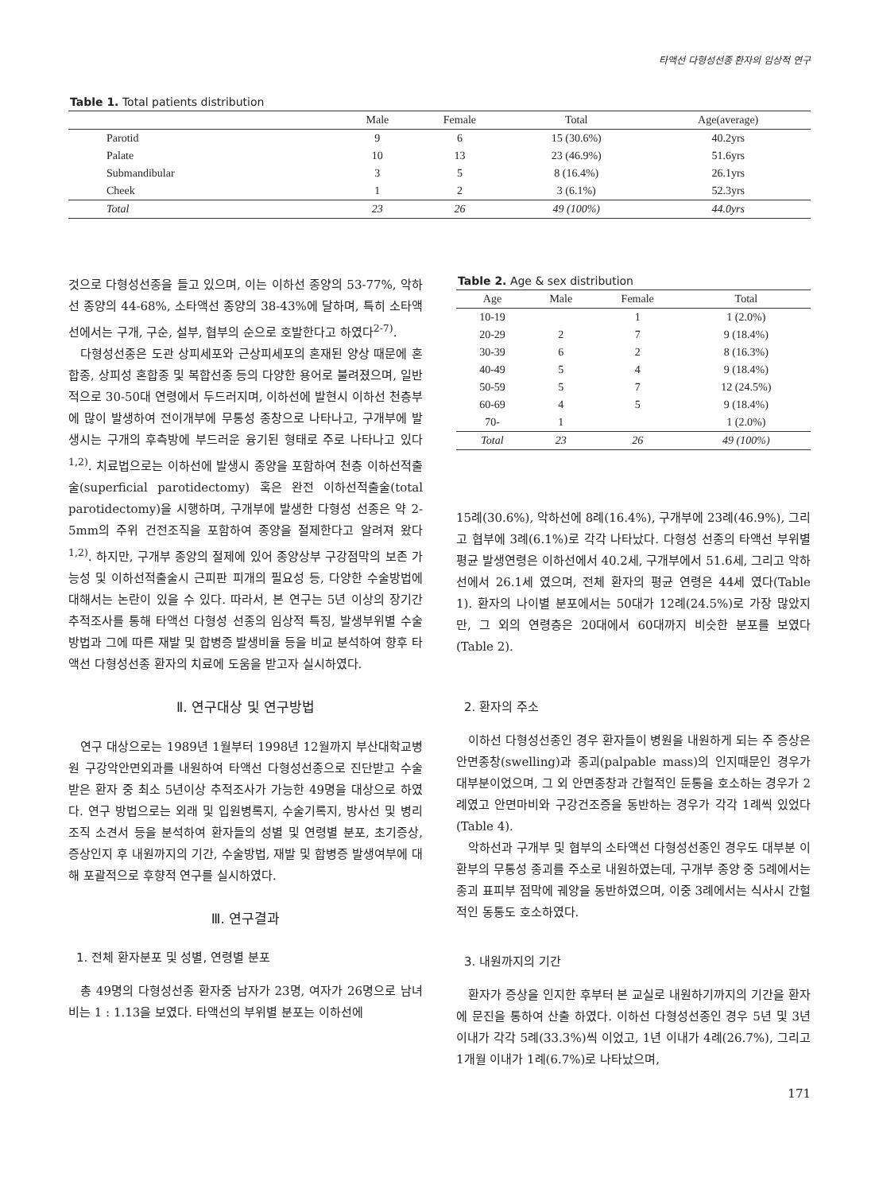타액선 다형성선종 환자의 임상적 연구
Table 1. Total patients distribution
| | Male | Female | Total | Age(average) |
| --- | --- | --- | --- | --- |
| Parotid | 9 | 6 | 15 (30.6%) | 40.2yrs |
| Palate | 10 | 13 | 23 (46.9%) | 51.6yrs |
| Submandibular | 3 | 5 | 8 (16.4%) | 26.1yrs |
| Cheek | 1 | 2 | 3 (6.1%) | 52.3yrs |
| Total | 23 | 26 | 49 (100%) | 44.0yrs |
것으로 다형성선종을 들고 있으며, 이는 이하선 종양의 53-77%, 악하선 종양의 44-68%, 소타액선 종양의 38-43%에 달하며, 특히 소타액선에서는 구개, 구순, 설부, 협부의 순으로 호발한다고 하였다<sup>2-7)</sup>.
다형성선종은 도관 상피세포와 근상피세포의 혼재된 양상 때문에 혼합종, 상피성 혼합종 및 복합선종 등의 다양한 용어로 불려졌으며, 일반적으로 30-50대 연령에서 두드러지며, 이하선에 발현시 이하선 천층부에 많이 발생하여 전이개부에 무통성 종창으로 나타나고, 구개부에 발생시는 구개의 후측방에 부드러운 융기된 형태로 주로 나타나고 있다<sup>1,2)</sup>. 치료법으로는 이하선에 발생시 종양을 포함하여 천층 이하선적출술(superficial parotidectomy) 혹은 완전 이하선적출술(total parotidectomy)을 시행하며, 구개부에 발생한 다형성 선종은 약 2-5mm의 주위 건전조직을 포함하여 종양을 절제한다고 알려져 왔다<sup>1,2)</sup>. 하지만, 구개부 종양의 절제에 있어 종양상부 구강점막의 보존 가능성 및 이하선적출술시 근피판 피개의 필요성 등, 다양한 수술방법에 대해서는 논란이 있을 수 있다. 따라서, 본 연구는 5년 이상의 장기간 추적조사를 통해 타액선 다형성 선종의 임상적 특징, 발생부위별 수술방법과 그에 따른 재발 및 합병증 발생비율 등을 비교 분석하여 향후 타액선 다형성선종 환자의 치료에 도움을 받고자 실시하였다.
Ⅱ. 연구대상 및 연구방법
연구 대상으로는 1989년 1월부터 1998년 12월까지 부산대학교병원 구강악안면외과를 내원하여 타액선 다형성선종으로 진단받고 수술받은 환자 중 최소 5년이상 추적조사가 가능한 49명을 대상으로 하였다. 연구 방법으로는 외래 및 입원병록지, 수술기록지, 방사선 및 병리조직 소견서 등을 분석하여 환자들의 성별 및 연령별 분포, 초기증상, 증상인지 후 내원까지의 기간, 수술방법, 재발 및 합병증 발생여부에 대해 포괄적으로 후향적 연구를 실시하였다.
Ⅲ. 연구결과
1. 전체 환자분포 및 성별, 연령별 분포
총 49명의 다형성선종 환자중 남자가 23명, 여자가 26명으로 남녀비는 1 : 1.13을 보였다. 타액선의 부위별 분포는 이하선에
Table 2. Age & sex distribution
| Age | Male | Female | Total |
| --- | --- | --- | --- |
| 10-19 | | 1 | 1 (2.0%) |
| 20-29 | 2 | 7 | 9 (18.4%) |
| 30-39 | 6 | 2 | 8 (16.3%) |
| 40-49 | 5 | 4 | 9 (18.4%) |
| 50-59 | 5 | 7 | 12 (24.5%) |
| 60-69 | 4 | 5 | 9 (18.4%) |
| 70- | 1 | | 1 (2.0%) |
| Total | 23 | 26 | 49 (100%) |
15례(30.6%), 악하선에 8례(16.4%), 구개부에 23례(46.9%), 그리고 협부에 3례(6.1%)로 각각 나타났다. 다형성 선종의 타액선 부위별 평균 발생연령은 이하선에서 40.2세, 구개부에서 51.6세, 그리고 악하선에서 26.1세 였으며, 전체 환자의 평균 연령은 44세 였다(Table 1). 환자의 나이별 분포에서는 50대가 12례(24.5%)로 가장 많았지만, 그 외의 연령층은 20대에서 60대까지 비슷한 분포를 보였다(Table 2).
2. 환자의 주소
이하선 다형성선종인 경우 환자들이 병원을 내원하게 되는 주 증상은 안면종창(swelling)과 종괴(palpable mass)의 인지때문인 경우가 대부분이었으며, 그 외 안면종창과 간헐적인 둔통을 호소하는 경우가 2례였고 안면마비와 구강건조증을 동반하는 경우가 각각 1례씩 있었다(Table 4).
악하선과 구개부 및 협부의 소타액선 다형성선종인 경우도 대부분 이환부의 무통성 종괴를 주소로 내원하였는데, 구개부 종양 중 5례에서는 종괴 표피부 점막에 궤양을 동반하였으며, 이중 3례에서는 식사시 간헐적인 동통도 호소하였다.
3. 내원까지의 기간
환자가 증상을 인지한 후부터 본 교실로 내원하기까지의 기간을 환자에 문진을 통하여 산출 하였다. 이하선 다형성선종인 경우 5년 및 3년 이내가 각각 5례(33.3%)씩 이었고, 1년 이내가 4례(26.7%), 그리고 1개월 이내가 1례(6.7%)로 나타났으며,
171